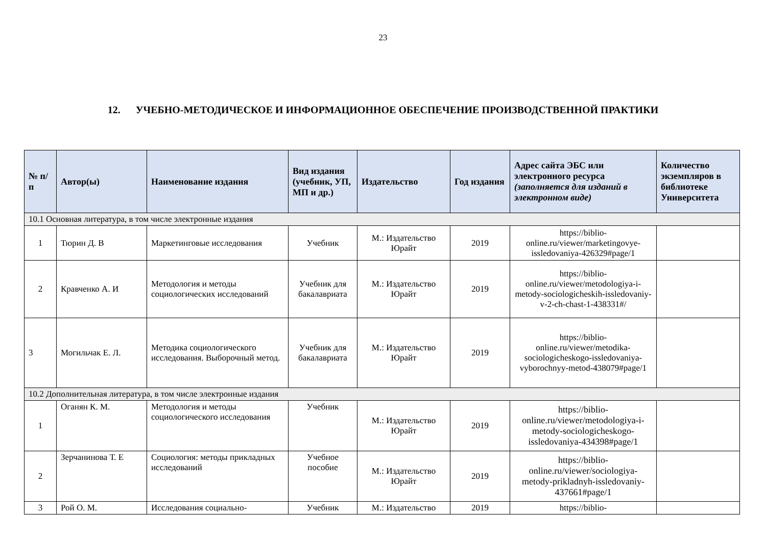23
12. УЧЕБНО-МЕТОДИЧЕСКОЕ И ИНФОРМАЦИОННОЕ ОБЕСПЕЧЕНИЕ ПРОИЗВОДСТВЕННОЙ ПРАКТИКИ
| № п/п | Автор(ы) | Наименование издания | Вид издания (учебник, УП, МП и др.) | Издательство | Год издания | Адрес сайта ЭБС или электронного ресурса (заполняется для изданий в электронном виде) | Количество экземпляров в библиотеке Университета |
| --- | --- | --- | --- | --- | --- | --- | --- |
| 10.1 Основная литература, в том числе электронные издания | | | | | | | |
| 1 | Тюрин Д. В | Маркетинговые исследования | Учебник | М.: Издательство Юрайт | 2019 | https://biblio-online.ru/viewer/marketingovye-issledovaniya-426329#page/1 | |
| 2 | Кравченко А. И | Методология и методы социологических исследований | Учебник для бакалавриата | М.: Издательство Юрайт | 2019 | https://biblio-online.ru/viewer/metodologiya-i-metody-sociologicheskih-issledovaniy-v-2-ch-chast-1-438331#/ | |
| 3 | Могильчак Е. Л. | Методика социологического исследования. Выборочный метод. | Учебник для бакалавриата | М.: Издательство Юрайт | 2019 | https://biblio-online.ru/viewer/metodika-sociologicheskogo-issledovaniya-vyborochnyy-metod-438079#page/1 | |
| 10.2 Дополнительная литература, в том числе электронные издания | | | | | | | |
| 1 | Оганян К. М. | Методология и методы социологического исследования | Учебник | М.: Издательство Юрайт | 2019 | https://biblio-online.ru/viewer/metodologiya-i-metody-sociologicheskogo-issledovaniya-434398#page/1 | |
| 2 | Зерчанинова Т. Е | Социология: методы прикладных исследований | Учебное пособие | М.: Издательство Юрайт | 2019 | https://biblio-online.ru/viewer/sociologiya-metody-prikladnyh-issledovaniy-437661#page/1 | |
| 3 | Рой О. М. | Исследования социально- | Учебник | М.: Издательство | 2019 | https://biblio- | |